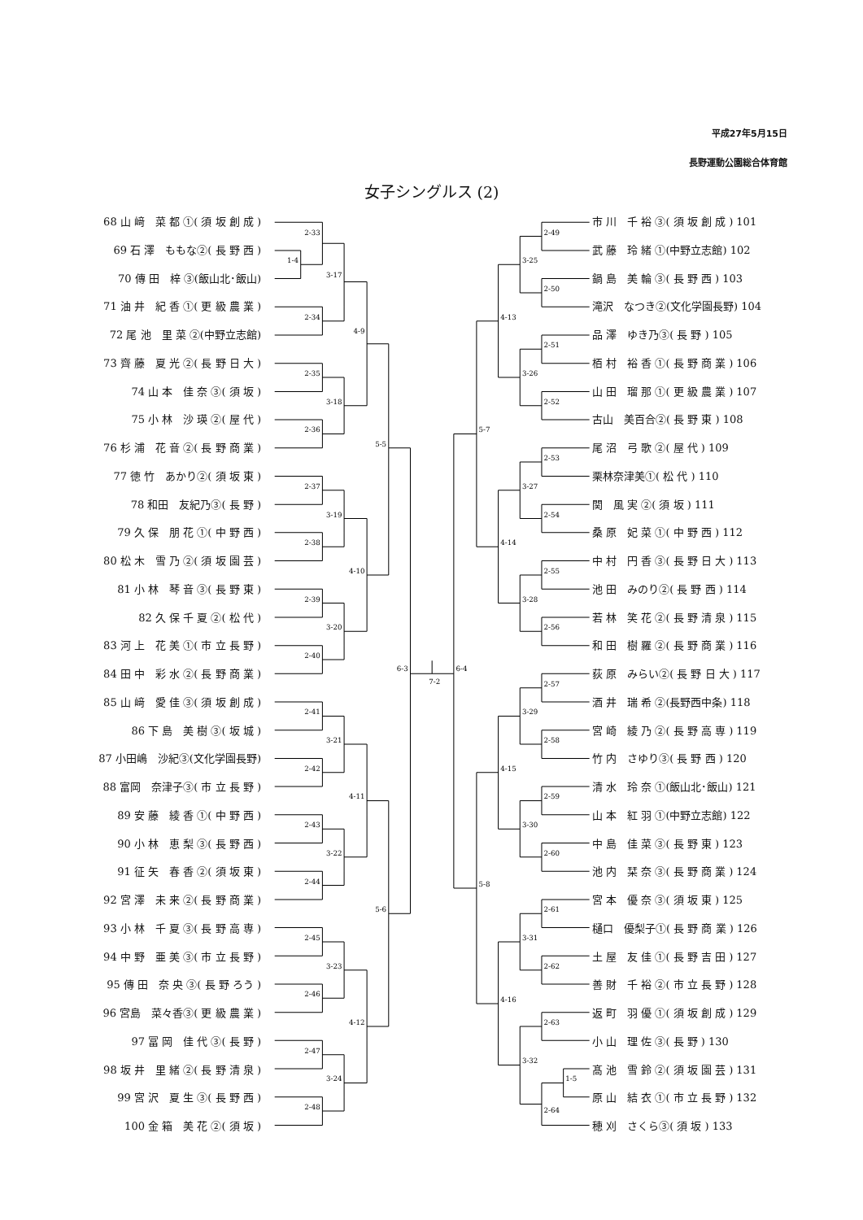平成27年5月15日
長野運動公園総合体育館
女子シングルス (2)
68 山 﨑　菜 都 ①( 須 坂 創 成 )
69 石 澤　ももな②( 長 野 西 )
70 傳 田　梓 ③(飯山北･飯山)
71 油 井　紀 香 ①( 更 級 農 業 )
72 尾 池　里 菜 ②(中野立志館)
73 齊 藤　夏 光 ②( 長 野 日 大 )
74 山 本　佳 奈 ③( 須 坂 )
75 小 林　沙 瑛 ②( 屋 代 )
76 杉 浦　花 音 ②( 長 野 商 業 )
77 徳 竹　あかり②( 須 坂 東 )
78 和田　友紀乃③( 長 野 )
79 久 保　朋 花 ①( 中 野 西 )
80 松 木　雪 乃 ②( 須 坂 園 芸 )
81 小 林　琴 音 ③( 長 野 東 )
82 久 保 千 夏 ②( 松 代 )
83 河 上　花 美 ①( 市 立 長 野 )
84 田 中　彩 水 ②( 長 野 商 業 )
85 山 﨑　愛 佳 ③( 須 坂 創 成 )
86 下 島　美 樹 ③( 坂 城 )
87 小田嶋　沙紀③(文化学園長野)
88 富岡　奈津子③( 市 立 長 野 )
89 安 藤　綾 香 ①( 中 野 西 )
90 小 林　恵 梨 ③( 長 野 西 )
91 征 矢　春 香 ②( 須 坂 東 )
92 宮 澤　未 来 ②( 長 野 商 業 )
93 小 林　千 夏 ③( 長 野 高 専 )
94 中 野　亜 美 ③( 市 立 長 野 )
95 傳 田　奈 央 ③( 長 野 ろう )
96 宮島　菜々香③( 更 級 農 業 )
97 冨 岡　佳 代 ③( 長 野 )
98 坂 井　里 緒 ②( 長 野 清 泉 )
99 宮 沢　夏 生 ③( 長 野 西 )
100 金 箱　美 花 ②( 須 坂 )
2-33
1-4
2-34
3-17
2-35
2-36
3-18
4-9
2-37
2-38
3-19
2-39
2-40
3-20
4-10
5-5
2-41
2-42
3-21
2-43
2-44
3-22
4-11
2-45
2-46
3-23
2-47
2-48
3-24
4-12
5-6
6-3
7-2
2-49
2-50
3-25
2-51
2-52
3-26
4-13
2-53
2-54
3-27
2-55
2-56
3-28
4-14
5-7
6-4
2-57
2-58
3-29
2-59
2-60
3-30
4-15
2-61
2-62
3-31
2-63
1-5
2-64
3-32
4-16
5-8
市 川　千 裕 ③( 須 坂 創 成 ) 101
武 藤　玲 緒 ①(中野立志館) 102
鍋 島　美 輪 ③( 長 野 西 ) 103
滝沢　なつき②(文化学園長野) 104
品 澤　ゆき乃③( 長 野 ) 105
栢 村　裕 香 ①( 長 野 商 業 ) 106
山 田　瑠 那 ①( 更 級 農 業 ) 107
古山　美百合②( 長 野 東 ) 108
尾 沼　弓 歌 ②( 屋 代 ) 109
栗林奈津美①( 松 代 ) 110
関　風 実 ②( 須 坂 ) 111
桑 原　妃 菜 ①( 中 野 西 ) 112
中 村　円 香 ③( 長 野 日 大 ) 113
池 田　みのり②( 長 野 西 ) 114
若 林　笑 花 ②( 長 野 清 泉 ) 115
和 田　樹 羅 ②( 長 野 商 業 ) 116
荻 原　みらい②( 長 野 日 大 ) 117
酒 井　瑞 希 ②(長野西中条) 118
宮 崎　綾 乃 ②( 長 野 高 専 ) 119
竹 内　さゆり③( 長 野 西 ) 120
清 水　玲 奈 ①(飯山北･飯山) 121
山 本　紅 羽 ①(中野立志館) 122
中 島　佳 菜 ③( 長 野 東 ) 123
池 内　栞 奈 ③( 長 野 商 業 ) 124
宮 本　優 奈 ③( 須 坂 東 ) 125
樋口　優梨子①( 長 野 商 業 ) 126
土 屋　友 佳 ①( 長 野 吉 田 ) 127
善 財　千 裕 ②( 市 立 長 野 ) 128
返 町　羽 優 ①( 須 坂 創 成 ) 129
小 山　理 佐 ③( 長 野 ) 130
髙 池　雪 鈴 ②( 須 坂 園 芸 ) 131
原 山　結 衣 ①( 市 立 長 野 ) 132
穂 刈　さくら③( 須 坂 ) 133